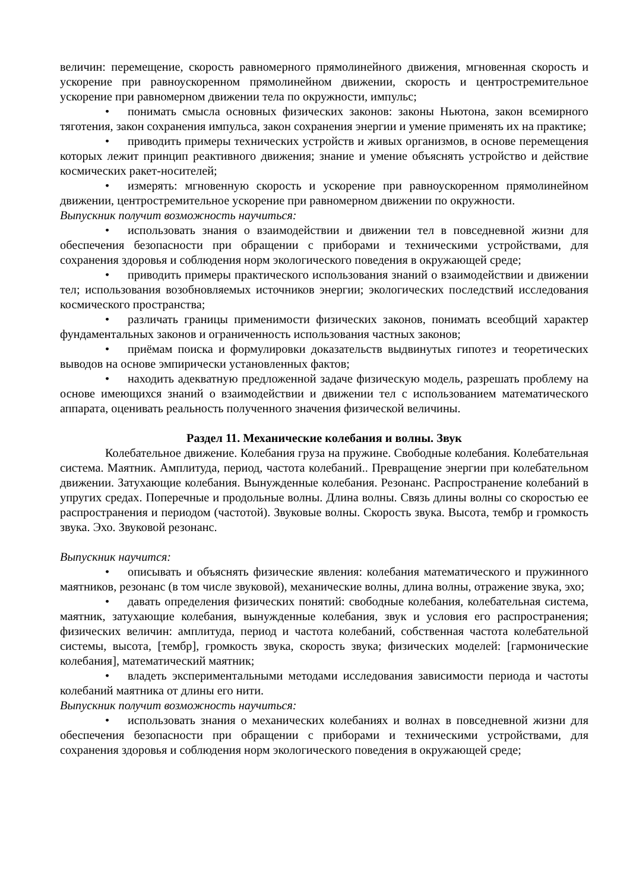величин: перемещение, скорость равномерного прямолинейного движения, мгновенная скорость и ускорение при равноускоренном прямолинейном движении, скорость и центростремительное ускорение при равномерном движении тела по окружности, импульс;
• понимать смысла основных физических законов: законы Ньютона, закон всемирного тяготения, закон сохранения импульса, закон сохранения энергии и умение применять их на практике;
• приводить примеры технических устройств и живых организмов, в основе перемещения которых лежит принцип реактивного движения; знание и умение объяснять устройство и действие космических ракет-носителей;
• измерять: мгновенную скорость и ускорение при равноускоренном прямолинейном движении, центростремительное ускорение при равномерном движении по окружности.
Выпускник получит возможность научиться:
• использовать знания о взаимодействии и движении тел в повседневной жизни для обеспечения безопасности при обращении с приборами и техническими устройствами, для сохранения здоровья и соблюдения норм экологического поведения в окружающей среде;
• приводить примеры практического использования знаний о взаимодействии и движении тел; использования возобновляемых источников энергии; экологических последствий исследования космического пространства;
• различать границы применимости физических законов, понимать всеобщий характер фундаментальных законов и ограниченность использования частных законов;
• приёмам поиска и формулировки доказательств выдвинутых гипотез и теоретических выводов на основе эмпирически установленных фактов;
• находить адекватную предложенной задаче физическую модель, разрешать проблему на основе имеющихся знаний о взаимодействии и движении тел с использованием математического аппарата, оценивать реальность полученного значения физической величины.
Раздел 11. Механические колебания и волны. Звук
Колебательное движение. Колебания груза на пружине. Свободные колебания. Колебательная система. Маятник. Амплитуда, период, частота колебаний.. Превращение энергии при колебательном движении. Затухающие колебания. Вынужденные колебания. Резонанс. Распространение колебаний в упругих средах. Поперечные и продольные волны. Длина волны. Связь длины волны со скоростью ее распространения и периодом (частотой). Звуковые волны. Скорость звука. Высота, тембр и громкость звука. Эхо. Звуковой резонанс.
Выпускник научится:
• описывать и объяснять физические явления: колебания математического и пружинного маятников, резонанс (в том числе звуковой), механические волны, длина волны, отражение звука, эхо;
• давать определения физических понятий: свободные колебания, колебательная система, маятник, затухающие колебания, вынужденные колебания, звук и условия его распространения; физических величин: амплитуда, период и частота колебаний, собственная частота колебательной системы, высота, [тембр], громкость звука, скорость звука; физических моделей: [гармонические колебания], математический маятник;
• владеть экспериментальными методами исследования зависимости периода и частоты колебаний маятника от длины его нити.
Выпускник получит возможность научиться:
• использовать знания о механических колебаниях и волнах в повседневной жизни для обеспечения безопасности при обращении с приборами и техническими устройствами, для сохранения здоровья и соблюдения норм экологического поведения в окружающей среде;